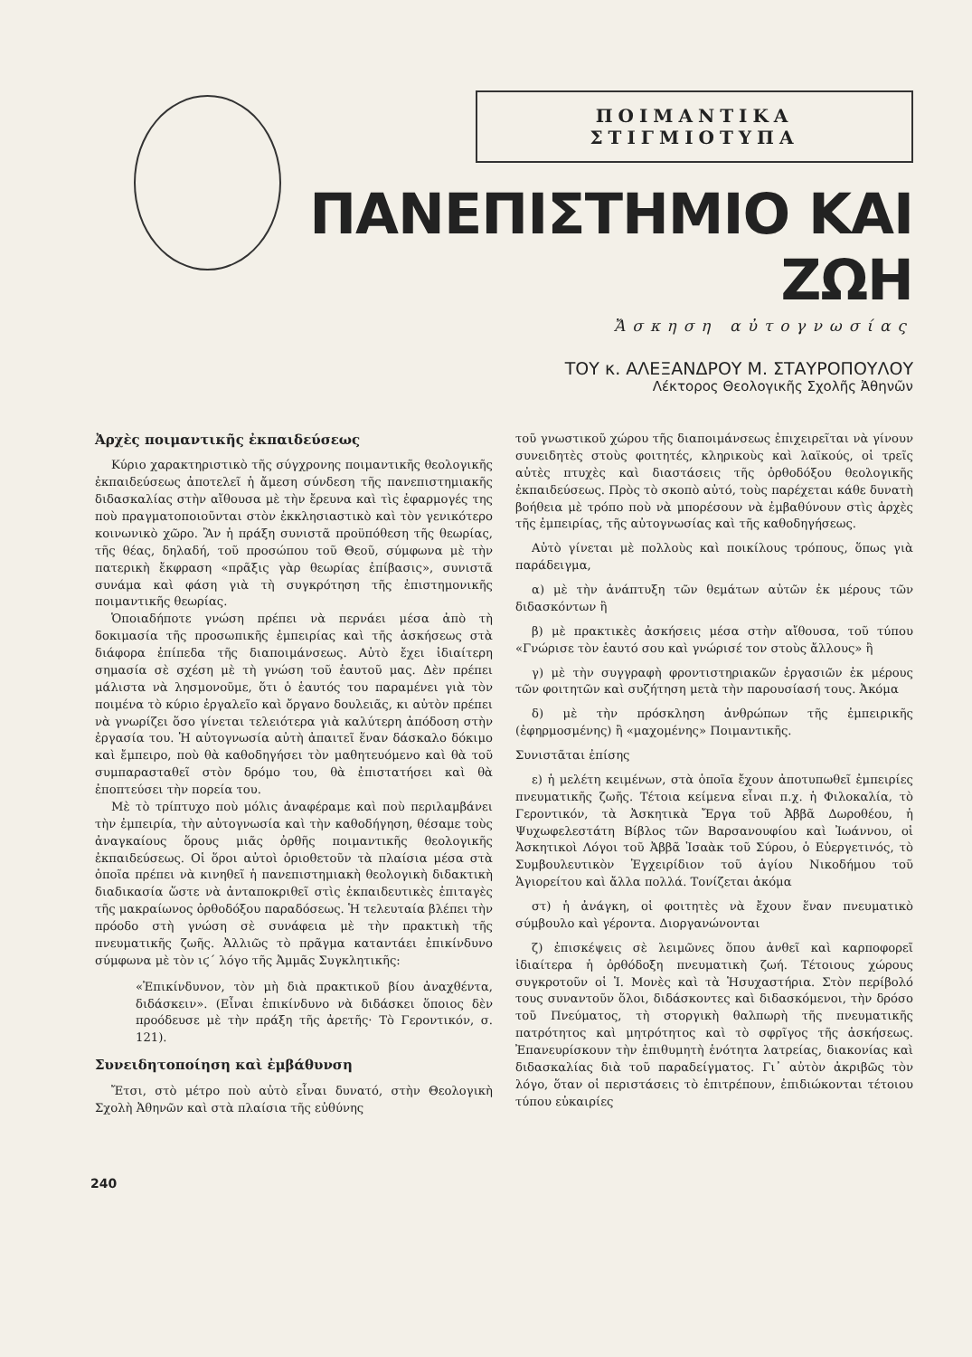ΠΟΙΜΑΝΤΙΚΑ ΣΤΙΓΜΙΟΤΥΠΑ
ΠΑΝΕΠΙΣΤΗΜΙΟ ΚΑΙ ΖΩΗ
Ἄσκηση αὐτογνωσίας
ΤΟΥ κ. ΑΛΕΞΑΝΔΡΟΥ Μ. ΣΤΑΥΡΟΠΟΥΛΟΥ
Λέκτορος Θεολογικῆς Σχολῆς Ἀθηνῶν
Ἀρχὲς ποιμαντικῆς ἐκπαιδεύσεως
Κύριο χαρακτηριστικὸ τῆς σύγχρονης ποιμαντικῆς θεολογικῆς ἐκπαιδεύσεως ἀποτελεῖ ἡ ἄμεση σύνδεση τῆς πανεπιστημιακῆς διδασκαλίας στὴν αἴθουσα μὲ τὴν ἔρευνα καὶ τὶς ἐφαρμογές της ποὺ πραγματοποιοῦνται στὸν ἐκκλησιαστικὸ καὶ τὸν γενικότερο κοινωνικὸ χῶρο. Ἂν ἡ πράξη συνιστᾶ προϋπόθεση τῆς θεωρίας, τῆς θέας, δηλαδή, τοῦ προσώπου τοῦ Θεοῦ, σύμφωνα μὲ τὴν πατερικὴ ἔκφραση «πρᾶξις γὰρ θεωρίας ἐπίβασις», συνιστᾶ συνάμα καὶ φάση γιὰ τὴ συγκρότηση τῆς ἐπιστημονικῆς ποιμαντικῆς θεωρίας.
Ὁποιαδήποτε γνώση πρέπει νὰ περνάει μέσα ἀπὸ τὴ δοκιμασία τῆς προσωπικῆς ἐμπειρίας καὶ τῆς ἀσκήσεως στὰ διάφορα ἐπίπεδα τῆς διαποιμάνσεως. Αὐτὸ ἔχει ἰδιαίτερη σημασία σὲ σχέση μὲ τὴ γνώση τοῦ ἑαυτοῦ μας. Δὲν πρέπει μάλιστα νὰ λησμονοῦμε, ὅτι ὁ ἑαυτός του παραμένει γιὰ τὸν ποιμένα τὸ κύριο ἐργαλεῖο καὶ ὄργανο δουλειᾶς, κι αὐτὸν πρέπει νὰ γνωρίζει ὅσο γίνεται τελειότερα γιὰ καλύτερη ἀπόδοση στὴν ἐργασία του. Ἡ αὐτογνωσία αὐτὴ ἀπαιτεῖ ἕναν δάσκαλο δόκιμο καὶ ἔμπειρο, ποὺ θὰ καθοδηγήσει τὸν μαθητευόμενο καὶ θὰ τοῦ συμπαρασταθεῖ στὸν δρόμο του, θὰ ἐπιστατήσει καὶ θὰ ἐποπτεύσει τὴν πορεία του.
Μὲ τὸ τρίπτυχο ποὺ μόλις ἀναφέραμε καὶ ποὺ περιλαμβάνει τὴν ἐμπειρία, τὴν αὐτογνωσία καὶ τὴν καθοδήγηση, θέσαμε τοὺς ἀναγκαίους ὅρους μιᾶς ὀρθῆς ποιμαντικῆς θεολογικῆς ἐκπαιδεύσεως. Οἱ ὅροι αὐτοὶ ὁριοθετοῦν τὰ πλαίσια μέσα στὰ ὁποῖα πρέπει νὰ κινηθεῖ ἡ πανεπιστημιακὴ θεολογικὴ διδακτικὴ διαδικασία ὥστε νὰ ἀνταποκριθεῖ στὶς ἐκπαιδευτικὲς ἐπιταγὲς τῆς μακραίωνος ὀρθοδόξου παραδόσεως. Ἡ τελευταία βλέπει τὴν πρόοδο στὴ γνώση σὲ συνάφεια μὲ τὴν πρακτικὴ τῆς πνευματικῆς ζωῆς. Ἀλλιῶς τὸ πρᾶγμα καταντάει ἐπικίνδυνο σύμφωνα μὲ τὸν ιϛ´ λόγο τῆς Ἀμμᾶς Συγκλητικῆς:
«Ἐπικίνδυνον, τὸν μὴ διὰ πρακτικοῦ βίου ἀναχθέντα, διδάσκειν». (Εἶναι ἐπικίνδυνο νὰ διδάσκει ὅποιος δὲν προόδευσε μὲ τὴν πράξη τῆς ἀρετῆς· Τὸ Γεροντικόν, σ. 121).
Συνειδητοποίηση καὶ ἐμβάθυνση
Ἔτσι, στὸ μέτρο ποὺ αὐτὸ εἶναι δυνατό, στὴν Θεολογικὴ Σχολὴ Ἀθηνῶν καὶ στὰ πλαίσια τῆς εὐθύνης
τοῦ γνωστικοῦ χώρου τῆς διαποιμάνσεως ἐπιχειρεῖται νὰ γίνουν συνειδητὲς στοὺς φοιτητές, κληρικοὺς καὶ λαϊκούς, οἱ τρεῖς αὐτὲς πτυχὲς καὶ διαστάσεις τῆς ὀρθοδόξου θεολογικῆς ἐκπαιδεύσεως. Πρὸς τὸ σκοπὸ αὐτό, τοὺς παρέχεται κάθε δυνατὴ βοήθεια μὲ τρόπο ποὺ νὰ μπορέσουν νὰ ἐμβαθύνουν στὶς ἀρχὲς τῆς ἐμπειρίας, τῆς αὐτογνωσίας καὶ τῆς καθοδηγήσεως.
Αὐτὸ γίνεται μὲ πολλοὺς καὶ ποικίλους τρόπους, ὅπως γιὰ παράδειγμα,
α) μὲ τὴν ἀνάπτυξη τῶν θεμάτων αὐτῶν ἐκ μέρους τῶν διδασκόντων ἢ
β) μὲ πρακτικὲς ἀσκήσεις μέσα στὴν αἴθουσα, τοῦ τύπου «Γνώρισε τὸν ἑαυτό σου καὶ γνώρισέ τον στοὺς ἄλλους» ἢ
γ) μὲ τὴν συγγραφὴ φροντιστηριακῶν ἐργασιῶν ἐκ μέρους τῶν φοιτητῶν καὶ συζήτηση μετὰ τὴν παρουσίασή τους. Ἀκόμα
δ) μὲ τὴν πρόσκληση ἀνθρώπων τῆς ἐμπειρικῆς (ἐφηρμοσμένης) ἢ «μαχομένης» Ποιμαντικῆς.
Συνιστᾶται ἐπίσης
ε) ἡ μελέτη κειμένων, στὰ ὁποῖα ἔχουν ἀποτυπωθεῖ ἐμπειρίες πνευματικῆς ζωῆς. Τέτοια κείμενα εἶναι π.χ. ἡ Φιλοκαλία, τὸ Γεροντικόν, τὰ Ἀσκητικὰ Ἔργα τοῦ Ἀββᾶ Δωροθέου, ἡ Ψυχωφελεστάτη Βίβλος τῶν Βαρσανουφίου καὶ Ἰωάννου, οἱ Ἀσκητικοὶ Λόγοι τοῦ Ἀββᾶ Ἰσαὰκ τοῦ Σύρου, ὁ Εὐεργετινός, τὸ Συμβουλευτικὸν Ἐγχειρίδιον τοῦ ἁγίου Νικοδήμου τοῦ Ἁγιορείτου καὶ ἄλλα πολλά. Τονίζεται ἀκόμα
στ) ἡ ἀνάγκη, οἱ φοιτητὲς νὰ ἔχουν ἕναν πνευματικὸ σύμβουλο καὶ γέροντα. Διοργανώνονται
ζ) ἐπισκέψεις σὲ λειμῶνες ὅπου ἀνθεῖ καὶ καρποφορεῖ ἰδιαίτερα ἡ ὀρθόδοξη πνευματικὴ ζωή. Τέτοιους χώρους συγκροτοῦν οἱ Ἱ. Μονὲς καὶ τὰ Ἡσυχαστήρια. Στὸν περίβολό τους συναντοῦν ὅλοι, διδάσκοντες καὶ διδασκόμενοι, τὴν δρόσο τοῦ Πνεύματος, τὴ στοργικὴ θαλπωρὴ τῆς πνευματικῆς πατρότητος καὶ μητρότητος καὶ τὸ σφρῖγος τῆς ἀσκήσεως. Ἐπανευρίσκουν τὴν ἐπιθυμητὴ ἑνότητα λατρείας, διακονίας καὶ διδασκαλίας διὰ τοῦ παραδείγματος. Γι᾽ αὐτὸν ἀκριβῶς τὸν λόγο, ὅταν οἱ περιστάσεις τὸ ἐπιτρέπουν, ἐπιδιώκονται τέτοιου τύπου εὐκαιρίες
240